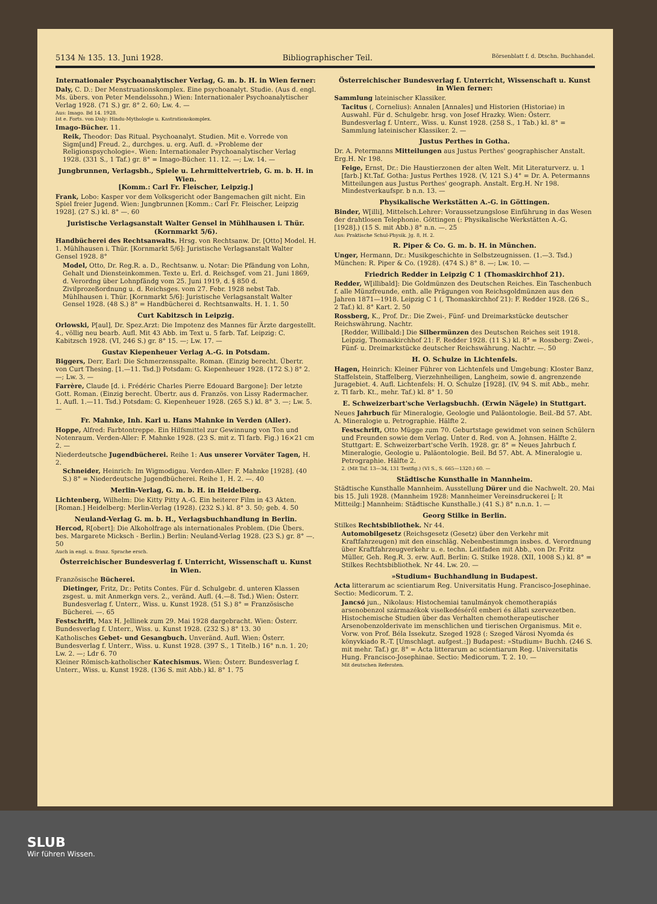5134 № 135. 13. Juni 1928. Bibliographischer Teil. Börsenblatt f. d. Dtschn. Buchhandel.
Internationaler Psychoanalytischer Verlag, G. m. b. H. in Wien ferner:
Daly, C. D.: Der Menstruationskomplex. Eine psychoanalyt. Studie. (Aus d. engl. Ms. übers. von Peter Mendelssohn.) Wien: Internationaler Psychoanalytischer Verlag 1928. (71 S.) gr. 8° 2. 60; Lw. 4. —
Aus: Imago. Bd 14. 1928.
Ist e. Forts. von Daly: Hindu-Mythologie u. Kastrationskomplex.
Imago-Bücher. 11.
Reik, Theodor: Das Ritual. Psychoanalyt. Studien. Mit e. Vorrede von Sigm[und] Freud. 2., durchges. u. erg. Aufl. d. »Probleme der Religionspsychologie«. Wien: Internationaler Psychoanalytischer Verlag 1928. (331 S., 1 Taf.) gr. 8° = Imago-Bücher. 11. 12. —; Lw. 14. —
Jungbrunnen, Verlagsbh., Spiele u. Lehrmittelvertrieb, G. m. b. H. in Wien.
[Komm.: Carl Fr. Fleischer, Leipzig.]
Frank, Lobo: Kasper vor dem Volksgericht oder Bangemachen gilt nicht. Ein Spiel freier Jugend. Wien: Jungbrunnen [Komm.: Carl Fr. Fleischer, Leipzig 1928]. (27 S.) kl. 8° —. 60
Juristische Verlagsanstalt Walter Gensel in Mühlhausen i. Thür. (Kornmarkt 5/6).
Handbücherei des Rechtsanwalts. Hrsg. von Rechtsanw. Dr. [Otto] Model. H. 1. Mühlhausen i. Thür. [Kornmarkt 5/6]: Juristische Verlagsanstalt Walter Gensel 1928. 8°
Model, Otto, Dr. Reg.R. a. D., Rechtsanw. u. Notar: Die Pfändung von Lohn, Gehalt und Diensteinkommen. Texte u. Erl. d. Reichsgef. vom 21. Juni 1869, d. Verordng über Lohnpfändg vom 25. Juni 1919, d. § 850 d. Zivilprozeßordnung u. d. Reichsges. vom 27. Febr. 1928 nebst Tab. Mühlhausen i. Thür. [Kornmarkt 5/6]: Juristische Verlagsanstalt Walter Gensel 1928. (48 S.) 8° = Handbücherei d. Rechtsanwalts. H. 1. 1. 50
Curt Kabitzsch in Leipzig.
Orlowski, P[aul], Dr. Spez.Arzt: Die Impotenz des Mannes für Ärzte dargestellt. 4., völlig neu bearb. Aufl. Mit 43 Abb. im Text u. 5 farb. Taf. Leipzig: C. Kabitzsch 1928. (VI, 246 S.) gr. 8° 15. —; Lw. 17. —
Gustav Kiepenheuer Verlag A.-G. in Potsdam.
Biggers, Derr, Earl: Die Schmerzensspalte. Roman. (Einzig berecht. Übertr. von Curt Thesing. [1.—11. Tsd.]) Potsdam: G. Kiepenheuer 1928. (172 S.) 8° 2. —; Lw. 3. —
Farrère, Claude [d. i. Frédéric Charles Pierre Edouard Bargone]: Der letzte Gott. Roman. (Einzig berecht. Übertr. aus d. Französ. von Lissy Radermacher. 1. Aufl. 1.—11. Tsd.) Potsdam: G. Kiepenheuer 1928. (265 S.) kl. 8° 3. —; Lw. 5. —
Fr. Mahnke, Inh. Karl u. Hans Mahnke in Verden (Aller).
Hoppe, Alfred: Farbtontreppe. Ein Hilfsmittel zur Gewinnung von Ton und Notenraum. Verden-Aller: F. Mahnke 1928. (23 S. mit z. Tl farb. Fig.) 16×21 cm 2. —
Niederdeutsche Jugendbücherei. Reihe 1: Aus unserer Vorväter Tagen, H. 2.
Schneider, Heinrich: Im Wigmodigau. Verden-Aller: F. Mahnke [1928]. (40 S.) 8° = Niederdeutsche Jugendbücherei. Reihe 1, H. 2. —. 40
Merlin-Verlag, G. m. b. H. in Heidelberg.
Lichtenberg, Wilhelm: Die Kitty Pitty A.-G. Ein heiterer Film in 43 Akten. [Roman.] Heidelberg: Merlin-Verlag (1928). (232 S.) kl. 8° 3. 50; geb. 4. 50
Neuland-Verlag G. m. b. H., Verlagsbuchhandlung in Berlin.
Hercod, R[obert]: Die Alkoholfrage als internationales Problem. (Die Übers. bes. Margarete Micksch - Berlin.) Berlin: Neuland-Verlag 1928. (23 S.) gr. 8° —. 50
Auch in engl. u. franz. Sprache ersch.
Österreichischer Bundesverlag f. Unterricht, Wissenschaft u. Kunst in Wien.
Französische Bücherei.
Dietinger, Fritz, Dr.: Petits Contes. Für d. Schulgebr. d. unteren Klassen zsgest. u. mit Anmerkgn vers. 2., veränd. Aufl. (4.—8. Tsd.) Wien: Österr. Bundesverlag f. Unterr., Wiss. u. Kunst 1928. (51 S.) 8° = Französische Bücherei. —. 65
Festschrift, Max H. Jellinek zum 29. Mai 1928 dargebracht. Wien: Österr. Bundesverlag f. Unterr., Wiss. u. Kunst 1928. (232 S.) 8° 13. 30
Katholisches Gebet- und Gesangbuch. Unveränd. Aufl. Wien: Österr. Bundesverlag f. Unterr., Wiss. u. Kunst 1928. (397 S., 1 Titelb.) 16° n.n. 1. 20; Lw. 2. —; Ldr 6. 70
Kleiner Römisch-katholischer Katechismus. Wien: Österr. Bundesverlag f. Unterr., Wiss. u. Kunst 1928. (136 S. mit Abb.) kl. 8° 1. 75
Österreichischer Bundesverlag f. Unterricht, Wissenschaft u. Kunst in Wien ferner:
Sammlung lateinischer Klassiker.
Tacitus (, Cornelius): Annalen [Annales] und Historien (Historiae) in Auswahl. Für d. Schulgebr. hrsg. von Josef Hrazky. Wien: Österr. Bundesverlag f. Unterr., Wiss. u. Kunst 1928. (258 S., 1 Tab.) kl. 8° = Sammlung lateinischer Klassiker. 2. —
Justus Perthes in Gotha.
Dr. A. Petermanns Mitteilungen aus Justus Perthes' geographischer Anstalt. Erg.H. Nr 198.
Feige, Ernst, Dr.: Die Haustierzonen der alten Welt. Mit Literaturverz. u. 1 [farb.] Kt.Taf. Gotha: Justus Perthes 1928. (V, 121 S.) 4° = Dr. A. Petermanns Mitteilungen aus Justus Perthes' geograph. Anstalt. Erg.H. Nr 198. Mindestverkaufspr. b n.n. 13. —
Physikalische Werkstätten A.-G. in Göttingen.
Binder, W[illi], Mittelsch.Lehrer: Voraussetzungslose Einführung in das Wesen der drahtlosen Telephonie. Göttingen (: Physikalische Werkstätten A.-G. [1928].) (15 S. mit Abb.) 8° n.n. —. 25
Aus: Praktische Schul-Physik. Jg. 8, H. 2.
R. Piper & Co. G. m. b. H. in München.
Unger, Hermann, Dr.: Musikgeschichte in Selbstzeugnissen. (1.—3. Tsd.) München: R. Piper & Co. (1928). (474 S.) 8° 8. —; Lw. 10. —
Friedrich Redder in Leipzig C 1 (Thomaskirchhof 21).
Redder, W[illibald]: Die Goldmünzen des Deutschen Reiches. Ein Taschenbuch f. alle Münzfreunde, enth. alle Prägungen von Reichsgoldmünzen aus den Jahren 1871—1918. Leipzig C 1 (, Thomaskirchhof 21): F. Redder 1928. (26 S., 2 Taf.) kl. 8° Kart. 2. 50
Rossberg, K., Prof. Dr.: Die Zwei-, Fünf- und Dreimarkstücke deutscher Reichswährung. Nachtr.
[Redder, Willibald:] Die Silbermünzen des Deutschen Reiches seit 1918. Leipzig, Thomaskirchhof 21: F. Redder 1928. (11 S.) kl. 8° = Rossberg: Zwei-, Fünf- u. Dreimarkstücke deutscher Reichswährung. Nachtr. —. 50
H. O. Schulze in Lichtenfels.
Hagen, Heinrich: Kleiner Führer von Lichtenfels und Umgebung: Kloster Banz, Staffelstein, Staffelberg, Vierzehnheiligen, Langheim, sowie d. angrenzende Juragebiet. 4. Aufl. Lichtenfels: H. O. Schulze [1928]. (IV, 94 S. mit Abb., mehr. z. Tl farb. Kt., mehr. Taf.) kl. 8° 1. 50
E. Schweizerbart'sche Verlagsbuchh. (Erwin Nägele) in Stuttgart.
Neues Jahrbuch für Mineralogie, Geologie und Paläontologie. Beil.-Bd 57. Abt. A. Mineralogie u. Petrographie. Hälfte 2.
Festschrift, Otto Mügge zum 70. Geburtstage gewidmet von seinen Schülern und Freunden sowie dem Verlag. Unter d. Red. von A. Johnsen. Hälfte 2. Stuttgart: E. Schweizerbart'sche Verlh. 1928. gr. 8° = Neues Jahrbuch f. Mineralogie, Geologie u. Paläontologie. Beil. Bd 57. Abt. A. Mineralogie u. Petrographie. Hälfte 2.
2. (Mit Taf. 13—34, 131 Textfig.) (VI S., S. 665—1320.) 60. —
Städtische Kunsthalle in Mannheim.
Städtische Kunsthalle Mannheim. Ausstellung Dürer und die Nachwelt. 20. Mai bis 15. Juli 1928. (Mannheim 1928: Mannheimer Vereinsdruckerei [; lt Mitteilg:] Mannheim: Städtische Kunsthalle.) (41 S.) 8° n.n.n. 1. —
Georg Stilke in Berlin.
Stilkes Rechtsbibliothek. Nr 44.
Automobilgesetz (Reichsgesetz (Gesetz) über den Verkehr mit Kraftfahrzeugen) mit den einschläg. Nebenbestimmgn insbes. d. Verordnung über Kraftfahrzeugverkehr u. e. techn. Leitfaden mit Abb., von Dr. Fritz Müller, Geh. Reg.R. 3. erw. Aufl. Berlin: G. Stilke 1928. (XII, 1008 S.) kl. 8° = Stilkes Rechtsbibliothek. Nr 44. Lw. 20. —
»Studium« Buchhandlung in Budapest.
Acta litterarum ac scientiarum Reg. Universitatis Hung. Francisco-Josephinae. Sectio: Medicorum. T. 2.
Jancsó jun., Nikolaus: Histochemiai tanulmányok chemotherapiás arsenobenzol származékok viselkedéséről emberi és állati szervezetben. Histochemische Studien über das Verhalten chemotherapeutischer Arsenobenzolderivate im menschlichen und tierischen Organismus. Mit e. Vorw. von Prof. Béla Issekutz. Szeged 1928 (: Szeged Városi Nyomda és könyvkiado R.-T. [Umschlagt. aufgest.:]) Budapest: »Studium« Buchh. (246 S. mit mehr. Taf.) gr. 8° = Acta litterarum ac scientiarum Reg. Universitatis Hung. Francisco-Josephinae. Sectio: Medicorum. T. 2. 10. —
Mit deutschen Referaten.
SLUB
Wir führen Wissen.